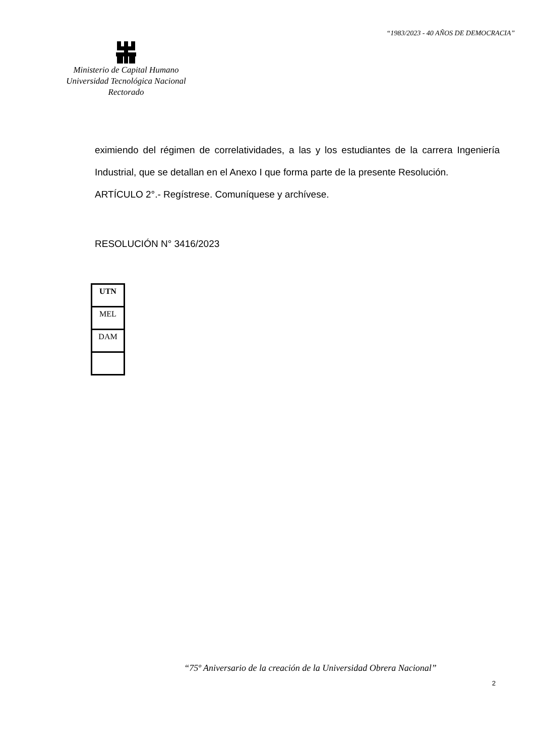“1983/2023 - 40 AÑOS DE DEMOCRACIA”
Ministerio de Capital Humano
Universidad Tecnológica Nacional
Rectorado
eximiendo del régimen de correlatividades, a las y los estudiantes de la carrera Ingeniería Industrial, que se detallan en el Anexo I que forma parte de la presente Resolución.
ARTÍCULO 2°.- Regístrese. Comuníquese y archívese.
RESOLUCIÓN N° 3416/2023
| UTN |
| MEL |
| DAM |
“75º Aniversario de la creación de la Universidad Obrera Nacional”
2